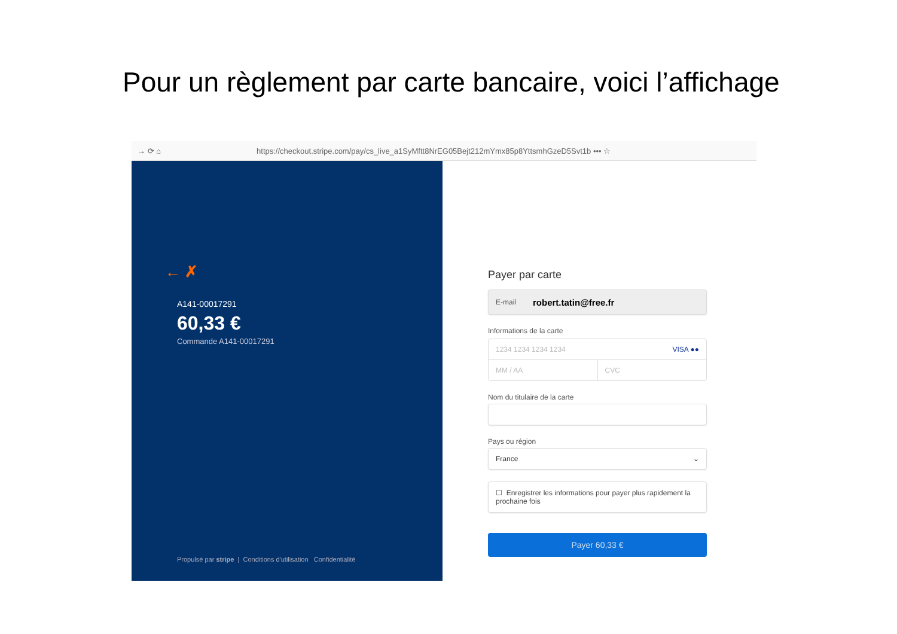Pour un règlement par carte bancaire, voici l’affichage
→ ⟳ ⌂ https://checkout.stripe.com/pay/cs_live_a1SyMftt8NrEG05Bejt212mYmx85p8YttsmhGzeD5Svt1b ••• ☆
← ✗
A141-00017291
60,33 €
Commande A141-00017291
Propulsé par stripe | Conditions d'utilisation Confidentialité
Payer par carte
E-mail robert.tatin@free.fr
Informations de la carte
1234 1234 1234 1234 VISA ●●
MM / AA CVC
Nom du titulaire de la carte
Pays ou région
France ⌄
☐ Enregistrer les informations pour payer plus rapidement la prochaine fois
Payer 60,33 €